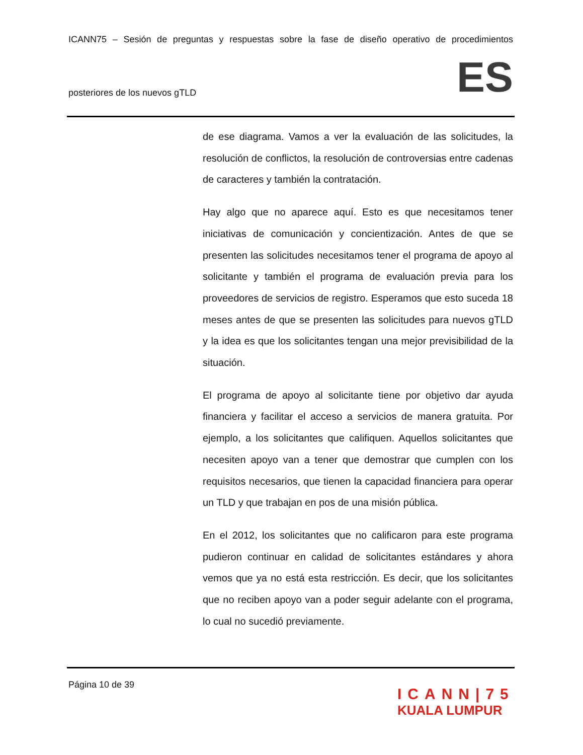ICANN75 – Sesión de preguntas y respuestas sobre la fase de diseño operativo de procedimientos
posteriores de los nuevos gTLD ES
de ese diagrama. Vamos a ver la evaluación de las solicitudes, la resolución de conflictos, la resolución de controversias entre cadenas de caracteres y también la contratación.
Hay algo que no aparece aquí. Esto es que necesitamos tener iniciativas de comunicación y concientización. Antes de que se presenten las solicitudes necesitamos tener el programa de apoyo al solicitante y también el programa de evaluación previa para los proveedores de servicios de registro. Esperamos que esto suceda 18 meses antes de que se presenten las solicitudes para nuevos gTLD y la idea es que los solicitantes tengan una mejor previsibilidad de la situación.
El programa de apoyo al solicitante tiene por objetivo dar ayuda financiera y facilitar el acceso a servicios de manera gratuita. Por ejemplo, a los solicitantes que califiquen. Aquellos solicitantes que necesiten apoyo van a tener que demostrar que cumplen con los requisitos necesarios, que tienen la capacidad financiera para operar un TLD y que trabajan en pos de una misión pública.
En el 2012, los solicitantes que no calificaron para este programa pudieron continuar en calidad de solicitantes estándares y ahora vemos que ya no está esta restricción. Es decir, que los solicitantes que no reciben apoyo van a poder seguir adelante con el programa, lo cual no sucedió previamente.
Página 10 de 39
ICANN|75
KUALA LUMPUR